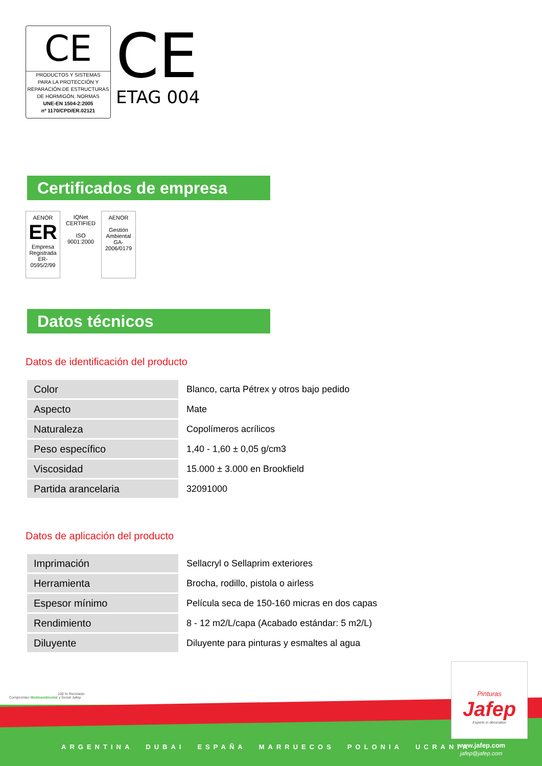CE
PRODUCTOS Y SISTEMAS
PARA LA PROTECCIÓN Y
REPARACIÓN DE ESTRUCTURAS
DE HORMIGÓN. NORMAS
UNE-EN 1504-2:2005
nº 1170/CPD/ER.02121
CE
ETAG 004
Certificados de empresa
AENOR
ER
Empresa Registrada
ER-0595/2/99
IQNet
CERTIFIED
ISO 9001:2000
AENOR
Gestión Ambiental
GA-2006/0179
Datos técnicos
Datos de identificación del producto
| Color | Blanco, carta Pétrex y otros bajo pedido |
| Aspecto | Mate |
| Naturaleza | Copolímeros acrílicos |
| Peso específico | 1,40 - 1,60 ± 0,05 g/cm3 |
| Viscosidad | 15.000 ± 3.000 en Brookfield |
| Partida arancelaria | 32091000 |
Datos de aplicación del producto
| Imprimación | Sellacryl o Sellaprim exteriores |
| Herramienta | Brocha, rodillo, pistola o airless |
| Espesor mínimo | Película seca de 150-160 micras en dos capas |
| Rendimiento | 8 - 12 m2/L/capa (Acabado estándar: 5 m2/L) |
| Diluyente | Diluyente para pinturas y esmaltes al agua |
100 % Reciclado
Compromiso Medioambiental y Social Jafep
ARGENTINA DUBAI ESPAÑA MARRUECOS POLONIA UCRANIA
Pinturas
Jafep
Experts in decoration
www.jafep.com
jafep@jafep.com